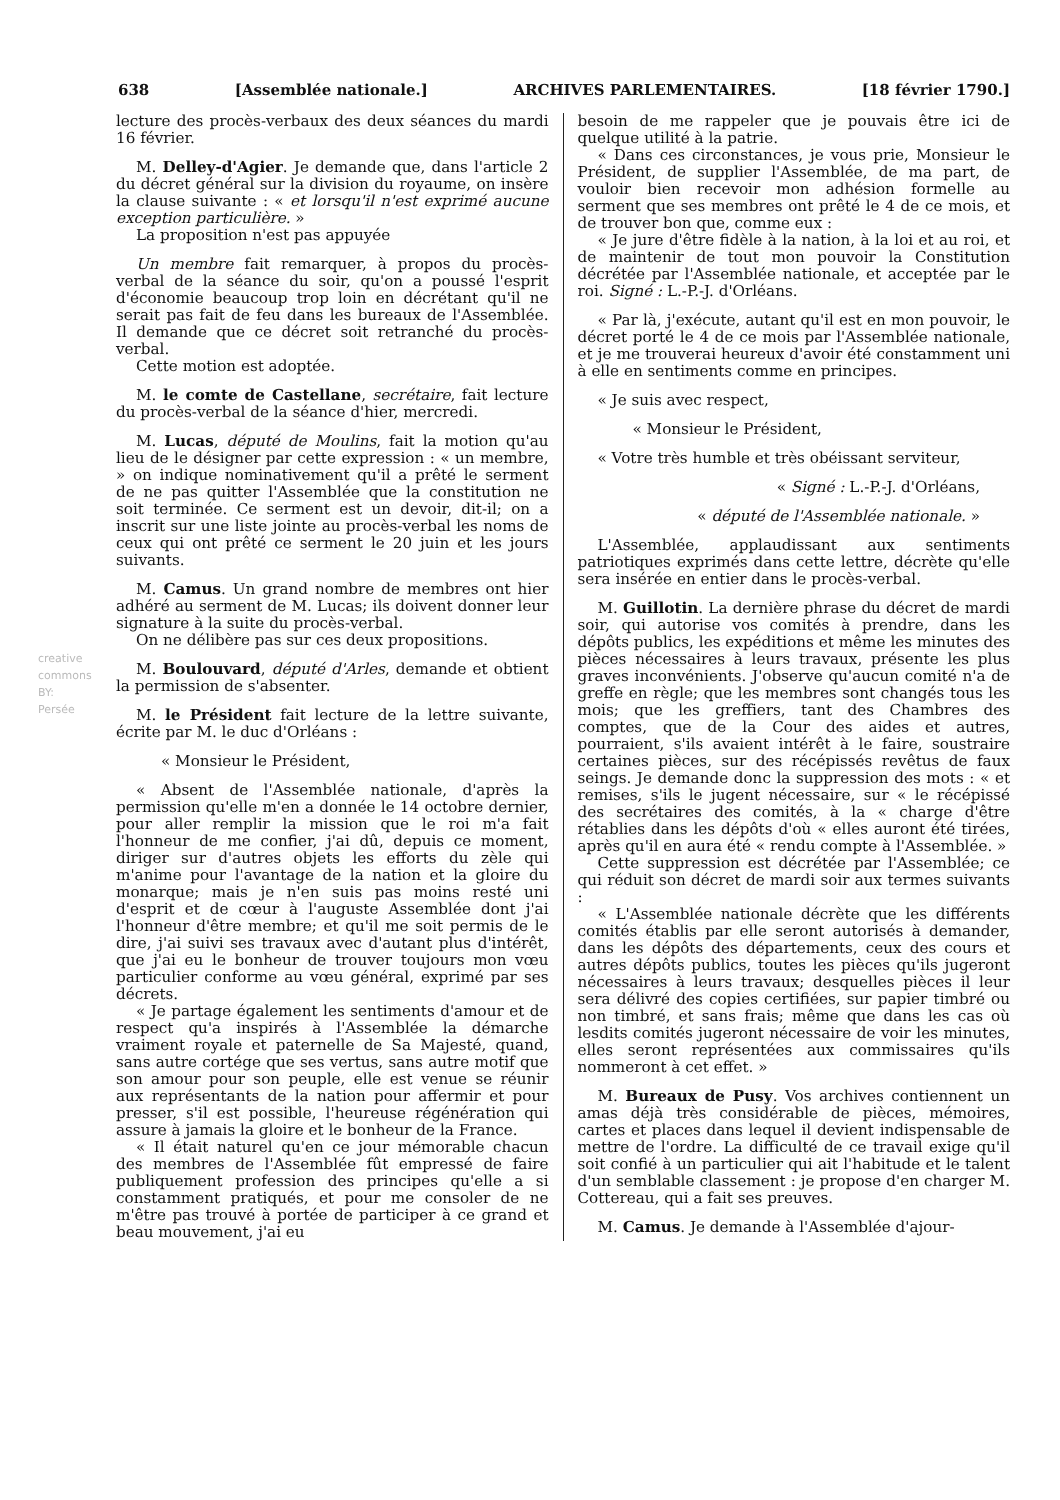638 [Assemblée nationale.] ARCHIVES PARLEMENTAIRES. [18 février 1790.]
creative commons BY: Persée
lecture des procès-verbaux des deux séances du mardi 16 février.
M. Delley-d'Agier. Je demande que, dans l'article 2 du décret général sur la division du royaume, on insère la clause suivante : « et lorsqu'il n'est exprimé aucune exception particulière. »
La proposition n'est pas appuyée
Un membre fait remarquer, à propos du procès-verbal de la séance du soir, qu'on a poussé l'esprit d'économie beaucoup trop loin en décrétant qu'il ne serait pas fait de feu dans les bureaux de l'Assemblée. Il demande que ce décret soit retranché du procès-verbal.
Cette motion est adoptée.
M. le comte de Castellane, secrétaire, fait lecture du procès-verbal de la séance d'hier, mercredi.
M. Lucas, député de Moulins, fait la motion qu'au lieu de le désigner par cette expression : « un membre, » on indique nominativement qu'il a prêté le serment de ne pas quitter l'Assemblée que la constitution ne soit terminée. Ce serment est un devoir, dit-il; on a inscrit sur une liste jointe au procès-verbal les noms de ceux qui ont prêté ce serment le 20 juin et les jours suivants.
M. Camus. Un grand nombre de membres ont hier adhéré au serment de M. Lucas; ils doivent donner leur signature à la suite du procès-verbal.
On ne délibère pas sur ces deux propositions.
M. Boulouvard, député d'Arles, demande et obtient la permission de s'absenter.
M. le Président fait lecture de la lettre suivante, écrite par M. le duc d'Orléans :
« Monsieur le Président,
« Absent de l'Assemblée nationale, d'après la permission qu'elle m'en a donnée le 14 octobre dernier, pour aller remplir la mission que le roi m'a fait l'honneur de me confier, j'ai dû, depuis ce moment, diriger sur d'autres objets les efforts du zèle qui m'anime pour l'avantage de la nation et la gloire du monarque; mais je n'en suis pas moins resté uni d'esprit et de cœur à l'auguste Assemblée dont j'ai l'honneur d'être membre; et qu'il me soit permis de le dire, j'ai suivi ses travaux avec d'autant plus d'intérêt, que j'ai eu le bonheur de trouver toujours mon vœu particulier conforme au vœu général, exprimé par ses décrets.
« Je partage également les sentiments d'amour et de respect qu'a inspirés à l'Assemblée la démarche vraiment royale et paternelle de Sa Majesté, quand, sans autre cortége que ses vertus, sans autre motif que son amour pour son peuple, elle est venue se réunir aux représentants de la nation pour affermir et pour presser, s'il est possible, l'heureuse régénération qui assure à jamais la gloire et le bonheur de la France.
« Il était naturel qu'en ce jour mémorable chacun des membres de l'Assemblée fût empressé de faire publiquement profession des principes qu'elle a si constamment pratiqués, et pour me consoler de ne m'être pas trouvé à portée de participer à ce grand et beau mouvement, j'ai eu
besoin de me rappeler que je pouvais être ici de quelque utilité à la patrie.
« Dans ces circonstances, je vous prie, Monsieur le Président, de supplier l'Assemblée, de ma part, de vouloir bien recevoir mon adhésion formelle au serment que ses membres ont prêté le 4 de ce mois, et de trouver bon que, comme eux :
« Je jure d'être fidèle à la nation, à la loi et au roi, et de maintenir de tout mon pouvoir la Constitution décrétée par l'Assemblée nationale, et acceptée par le roi. Signé : L.-P.-J. d'Orléans.
« Par là, j'exécute, autant qu'il est en mon pouvoir, le décret porté le 4 de ce mois par l'Assemblée nationale, et je me trouverai heureux d'avoir été constamment uni à elle en sentiments comme en principes.
« Je suis avec respect,
« Monsieur le Président,
« Votre très humble et très obéissant serviteur,
« Signé : L.-P.-J. d'Orléans,
« député de l'Assemblée nationale. »
L'Assemblée, applaudissant aux sentiments patriotiques exprimés dans cette lettre, décrète qu'elle sera insérée en entier dans le procès-verbal.
M. Guillotin. La dernière phrase du décret de mardi soir, qui autorise vos comités à prendre, dans les dépôts publics, les expéditions et même les minutes des pièces nécessaires à leurs travaux, présente les plus graves inconvénients. J'observe qu'aucun comité n'a de greffe en règle; que les membres sont changés tous les mois; que les greffiers, tant des Chambres des comptes, que de la Cour des aides et autres, pourraient, s'ils avaient intérêt à le faire, soustraire certaines pièces, sur des récépissés revêtus de faux seings. Je demande donc la suppression des mots : « et remises, s'ils le jugent nécessaire, sur « le récépissé des secrétaires des comités, à la « charge d'être rétablies dans les dépôts d'où « elles auront été tirées, après qu'il en aura été « rendu compte à l'Assemblée. »
Cette suppression est décrétée par l'Assemblée; ce qui réduit son décret de mardi soir aux termes suivants :
« L'Assemblée nationale décrète que les différents comités établis par elle seront autorisés à demander, dans les dépôts des départements, ceux des cours et autres dépôts publics, toutes les pièces qu'ils jugeront nécessaires à leurs travaux; desquelles pièces il leur sera délivré des copies certifiées, sur papier timbré ou non timbré, et sans frais; même que dans les cas où lesdits comités jugeront nécessaire de voir les minutes, elles seront représentées aux commissaires qu'ils nommeront à cet effet. »
M. Bureaux de Pusy. Vos archives contiennent un amas déjà très considérable de pièces, mémoires, cartes et places dans lequel il devient indispensable de mettre de l'ordre. La difficulté de ce travail exige qu'il soit confié à un particulier qui ait l'habitude et le talent d'un semblable classement : je propose d'en charger M. Cottereau, qui a fait ses preuves.
M. Camus. Je demande à l'Assemblée d'ajour-